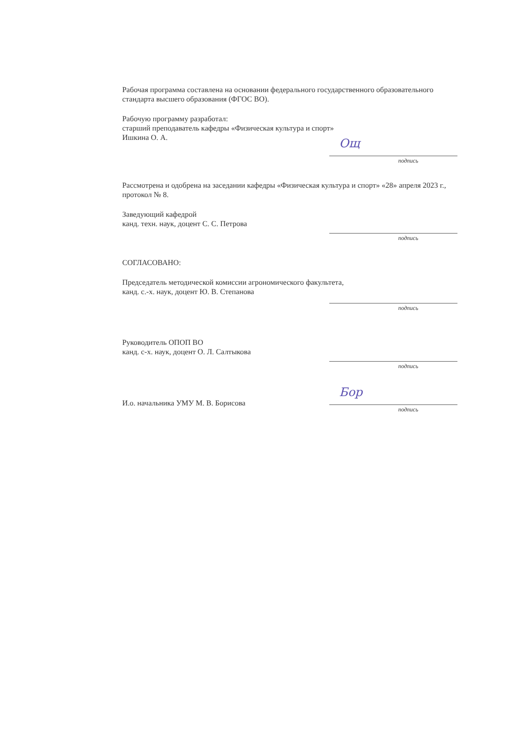Рабочая программа составлена на основании федерального государственного образовательного стандарта высшего образования (ФГОС ВО).
Рабочую программу разработал:
старший преподаватель кафедры «Физическая культура и спорт»
Ишкина О. А.
Ощ
подпись
Рассмотрена и одобрена на заседании кафедры «Физическая культура и спорт» «28» апреля 2023 г., протокол № 8.
Заведующий кафедрой
канд. техн. наук, доцент С. С. Петрова
подпись
СОГЛАСОВАНО:
Председатель методической комиссии агрономического факультета,
канд. с.-х. наук, доцент Ю. В. Степанова
подпись
Руководитель ОПОП ВО
канд. с-х. наук, доцент О. Л. Салтыкова
подпись
И.о. начальника УМУ М. В. Борисова
Бор
подпись